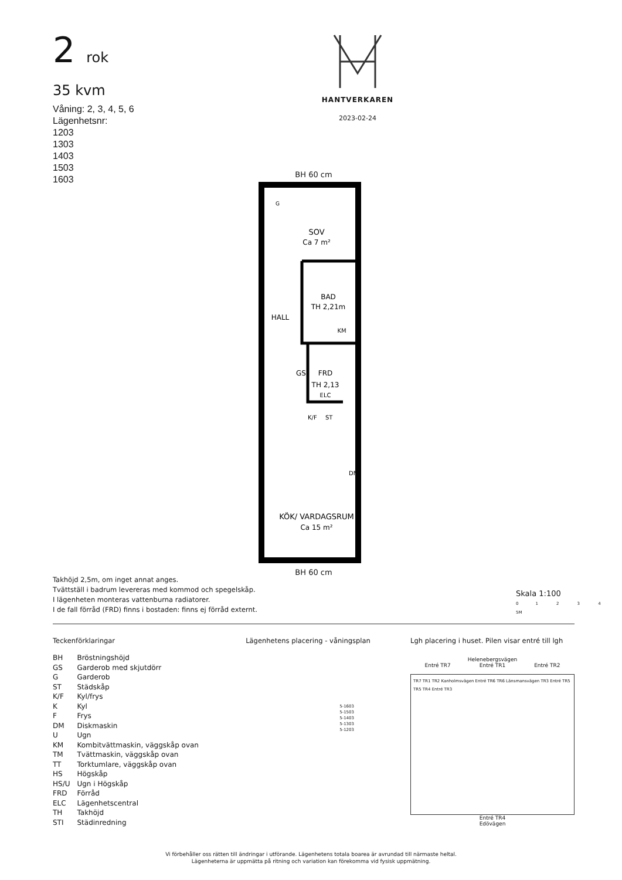2 rok
35 kvm
Våning: 2, 3, 4, 5, 6
Lägenhetsnr:
1203
1303
1403
1503
1603
HANTVERKAREN
2023-02-24
BH 60 cm
SOV
Ca 7 m²
BAD
TH 2,21m
HALL
KM
GS
FRD
TH 2,13
ELC
K/F
ST
DM
KÖK/ VARDAGSRUM
Ca 15 m²
G
BH 60 cm
Takhöjd 2,5m, om inget annat anges.
Tvättställ i badrum levereras med kommod och spegelskåp.
I lägenheten monteras vattenburna radiatorer.
I de fall förråd (FRD) finns i bostaden: finns ej förråd externt.
Skala 1:100
0 1 2 3 4 5M
Teckenförklaringar
| BH | Bröstningshöjd |
| GS | Garderob med skjutdörr |
| G | Garderob |
| ST | Städskåp |
| K/F | Kyl/frys |
| K | Kyl |
| F | Frys |
| DM | Diskmaskin |
| U | Ugn |
| KM | Kombitvättmaskin, väggskåp ovan |
| TM | Tvättmaskin, väggskåp ovan |
| TT | Torktumlare, väggskåp ovan |
| HS | Högskåp |
| HS/U | Ugn i Högskåp |
| FRD | Förråd |
| ELC | Lägenhetscentral |
| TH | Takhöjd |
| STI | Städinredning |
Lägenhetens placering - våningsplan
5-1603
5-1503
5-1403
5-1303
5-1203
Lgh placering i huset. Pilen visar entré till lgh
Helenebergsvägen
Entré TR7 Entré TR1 Entré TR2
TR7 TR1 TR2 Kanholmsvägen Entré TR6 TR6 Länsmansvägen TR3 Entré TR5 TR5 TR4 Entré TR3
Entré TR4
Edövägen
Vi förbehåller oss rätten till ändringar i utförande. Lägenhetens totala boarea är avrundad till närmaste heltal.
Lägenheterna är uppmätta på ritning och variation kan förekomma vid fysisk uppmätning.